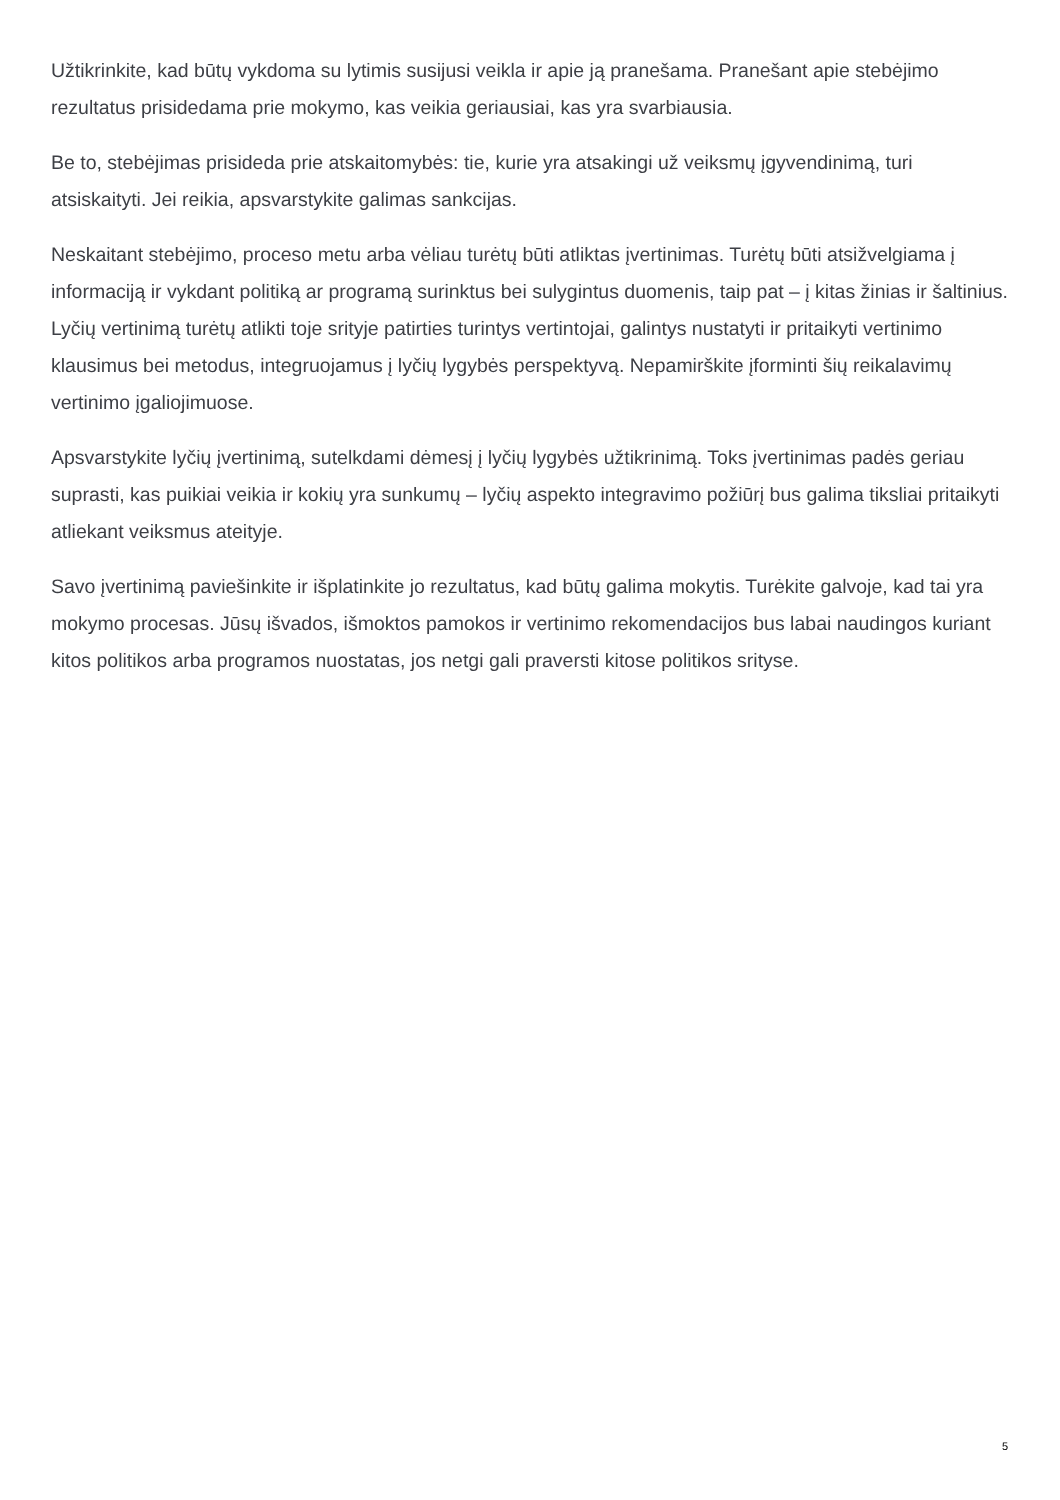Užtikrinkite, kad būtų vykdoma su lytimis susijusi veikla ir apie ją pranešama. Pranešant apie stebėjimo rezultatus prisidedama prie mokymo, kas veikia geriausiai, kas yra svarbiausia.
Be to, stebėjimas prisideda prie atskaitomybės: tie, kurie yra atsakingi už veiksmų įgyvendinimą, turi atsiskaityti. Jei reikia, apsvarstykite galimas sankcijas.
Neskaitant stebėjimo, proceso metu arba vėliau turėtų būti atliktas įvertinimas. Turėtų būti atsižvelgiama į informaciją ir vykdant politiką ar programą surinktus bei sulygintus duomenis, taip pat – į kitas žinias ir šaltinius. Lyčių vertinimą turėtų atlikti toje srityje patirties turintys vertintojai, galintys nustatyti ir pritaikyti vertinimo klausimus bei metodus, integruojamus į lyčių lygybės perspektyvą. Nepamirškite įforminti šių reikalavimų vertinimo įgaliojimuose.
Apsvarstykite lyčių įvertinimą, sutelkdami dėmesį į lyčių lygybės užtikrinimą. Toks įvertinimas padės geriau suprasti, kas puikiai veikia ir kokių yra sunkumų – lyčių aspekto integravimo požiūrį bus galima tiksliai pritaikyti atliekant veiksmus ateityje.
Savo įvertinimą paviešinkite ir išplatinkite jo rezultatus, kad būtų galima mokytis. Turėkite galvoje, kad tai yra mokymo procesas. Jūsų išvados, išmoktos pamokos ir vertinimo rekomendacijos bus labai naudingos kuriant kitos politikos arba programos nuostatas, jos netgi gali praversti kitose politikos srityse.
5